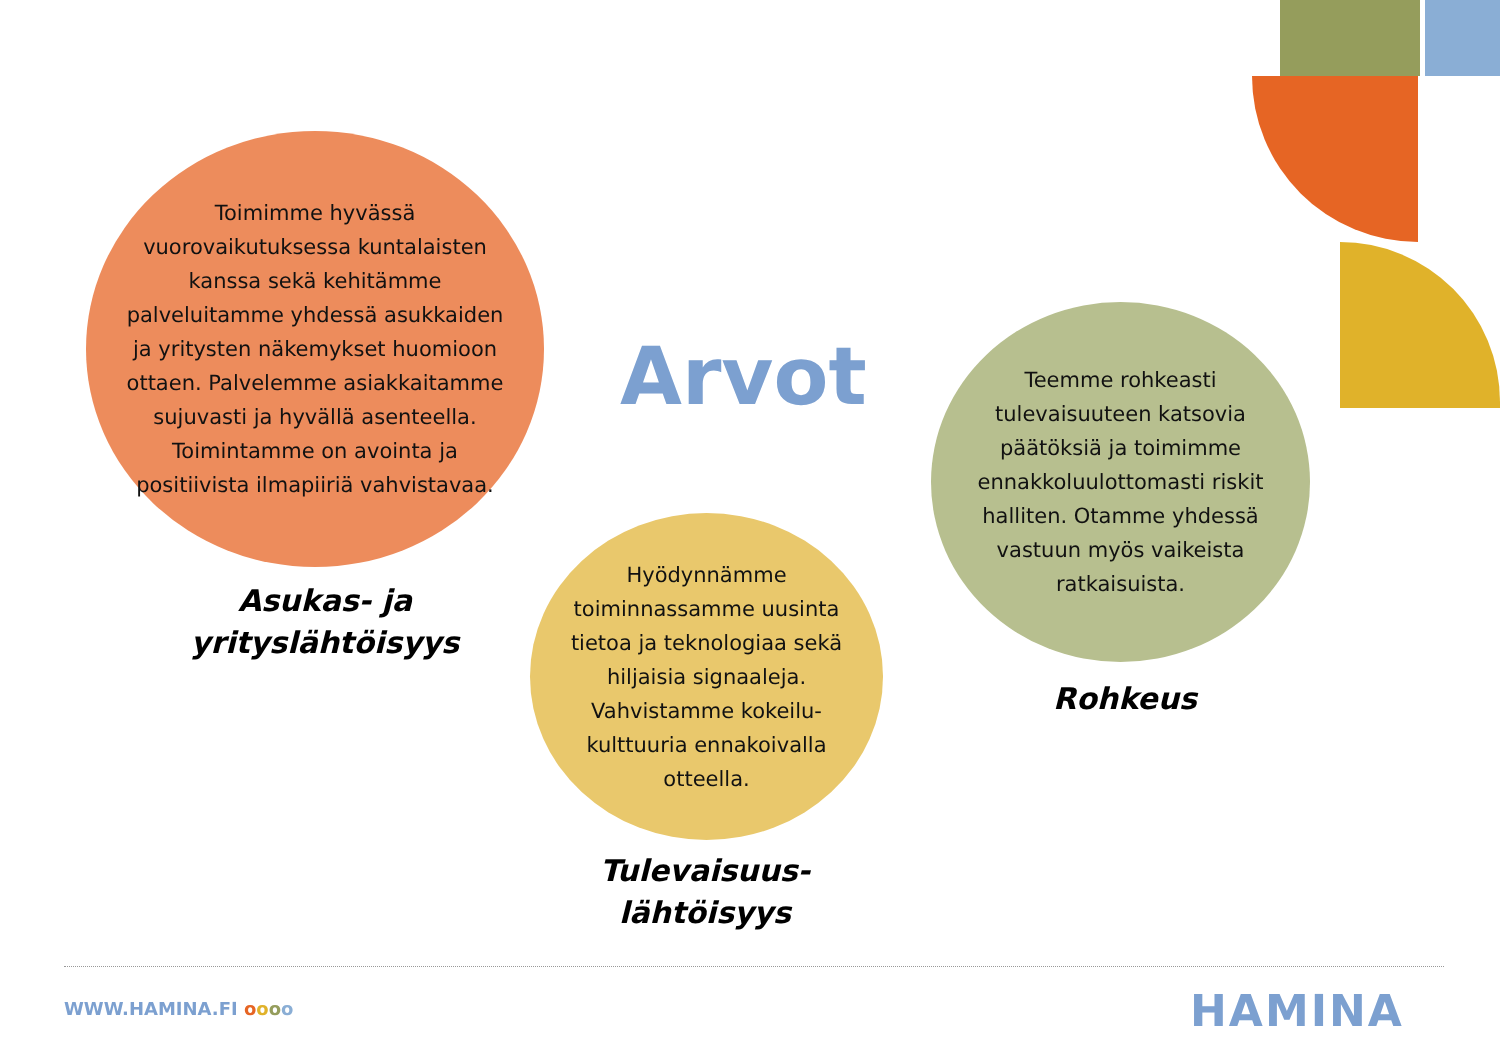Toimimme hyvässä vuorovaikutuksessa kuntalaisten kanssa sekä kehitämme palveluitamme yhdessä asukkaiden ja yritysten näkemykset huomioon ottaen. Palvelemme asiakkaitamme sujuvasti ja hyvällä asenteella. Toimintamme on avointa ja positiivista ilmapiiriä vahvistavaa.
Asukas- ja yrityslähtöisyys
Arvot
Hyödynnämme toiminnassamme uusinta tietoa ja teknologiaa sekä hiljaisia signaaleja. Vahvistamme kokeilu-kulttuuria ennakoivalla otteella.
Tulevaisuus-lähtöisyys
Teemme rohkeasti tulevaisuuteen katsovia päätöksiä ja toimimme ennakkoluulottomasti riskit halliten. Otamme yhdessä vastuun myös vaikeista ratkaisuista.
Rohkeus
WWW.HAMINA.FI oooo HAMINA